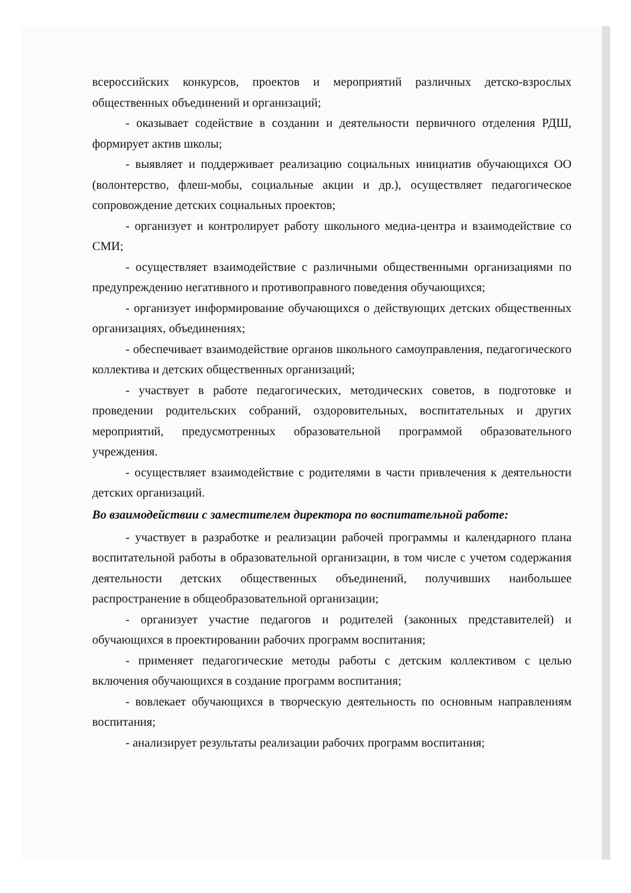всероссийских конкурсов, проектов и мероприятий различных детско-взрослых общественных объединений и организаций;
- оказывает содействие в создании и деятельности первичного отделения РДШ, формирует актив школы;
- выявляет и поддерживает реализацию социальных инициатив обучающихся ОО (волонтерство, флеш-мобы, социальные акции и др.), осуществляет педагогическое сопровождение детских социальных проектов;
- организует и контролирует работу школьного медиа-центра и взаимодействие со СМИ;
- осуществляет взаимодействие с различными общественными организациями по предупреждению негативного и противоправного поведения обучающихся;
- организует информирование обучающихся о действующих детских общественных организациях, объединениях;
- обеспечивает взаимодействие органов школьного самоуправления, педагогического коллектива и детских общественных организаций;
- участвует в работе педагогических, методических советов, в подготовке и проведении родительских собраний, оздоровительных, воспитательных и других мероприятий, предусмотренных образовательной программой образовательного учреждения.
- осуществляет взаимодействие с родителями в части привлечения к деятельности детских организаций.
Во взаимодействии с заместителем директора по воспитательной работе:
- участвует в разработке и реализации рабочей программы и календарного плана воспитательной работы в образовательной организации, в том числе с учетом содержания деятельности детских общественных объединений, получивших наибольшее распространение в общеобразовательной организации;
- организует участие педагогов и родителей (законных представителей) и обучающихся в проектировании рабочих программ воспитания;
- применяет педагогические методы работы с детским коллективом с целью включения обучающихся в создание программ воспитания;
- вовлекает обучающихся в творческую деятельность по основным направлениям воспитания;
- анализирует результаты реализации рабочих программ воспитания;